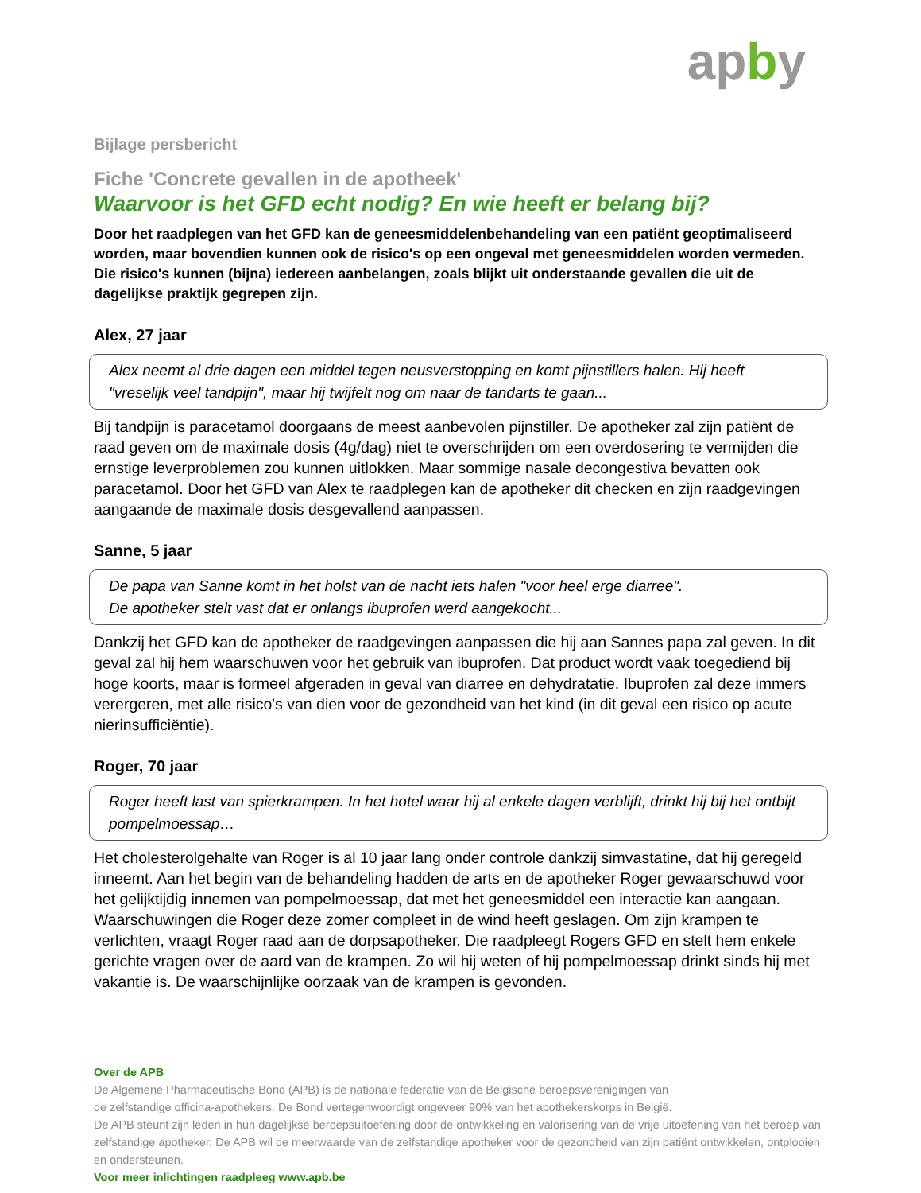apby
Bijlage persbericht
Fiche 'Concrete gevallen in de apotheek'
Waarvoor is het GFD echt nodig? En wie heeft er belang bij?
Door het raadplegen van het GFD kan de geneesmiddelenbehandeling van een patiënt geoptimaliseerd worden, maar bovendien kunnen ook de risico's op een ongeval met geneesmiddelen worden vermeden. Die risico's kunnen (bijna) iedereen aanbelangen, zoals blijkt uit onderstaande gevallen die uit de dagelijkse praktijk gegrepen zijn.
Alex, 27 jaar
Alex neemt al drie dagen een middel tegen neusverstopping en komt pijnstillers halen. Hij heeft "vreselijk veel tandpijn", maar hij twijfelt nog om naar de tandarts te gaan...
Bij tandpijn is paracetamol doorgaans de meest aanbevolen pijnstiller. De apotheker zal zijn patiënt de raad geven om de maximale dosis (4g/dag) niet te overschrijden om een overdosering te vermijden die ernstige leverproblemen zou kunnen uitlokken. Maar sommige nasale decongestiva bevatten ook paracetamol. Door het GFD van Alex te raadplegen kan de apotheker dit checken en zijn raadgevingen aangaande de maximale dosis desgevallend aanpassen.
Sanne, 5 jaar
De papa van Sanne komt in het holst van de nacht iets halen "voor heel erge diarree".
De apotheker stelt vast dat er onlangs ibuprofen werd aangekocht...
Dankzij het GFD kan de apotheker de raadgevingen aanpassen die hij aan Sannes papa zal geven. In dit geval zal hij hem waarschuwen voor het gebruik van ibuprofen. Dat product wordt vaak toegediend bij hoge koorts, maar is formeel afgeraden in geval van diarree en dehydratatie. Ibuprofen zal deze immers verergeren, met alle risico's van dien voor de gezondheid van het kind (in dit geval een risico op acute nierinsufficiëntie).
Roger, 70 jaar
Roger heeft last van spierkrampen. In het hotel waar hij al enkele dagen verblijft, drinkt hij bij het ontbijt pompelmoessap…
Het cholesterolgehalte van Roger is al 10 jaar lang onder controle dankzij simvastatine, dat hij geregeld inneemt. Aan het begin van de behandeling hadden de arts en de apotheker Roger gewaarschuwd voor het gelijktijdig innemen van pompelmoessap, dat met het geneesmiddel een interactie kan aangaan. Waarschuwingen die Roger deze zomer compleet in de wind heeft geslagen. Om zijn krampen te verlichten, vraagt Roger raad aan de dorpsapotheker. Die raadpleegt Rogers GFD en stelt hem enkele gerichte vragen over de aard van de krampen. Zo wil hij weten of hij pompelmoessap drinkt sinds hij met vakantie is. De waarschijnlijke oorzaak van de krampen is gevonden.
Over de APB
De Algemene Pharmaceutische Bond (APB) is de nationale federatie van de Belgische beroepsverenigingen van
de zelfstandige officina-apothekers. De Bond vertegenwoordigt ongeveer 90% van het apothekerskorps in België.
De APB steunt zijn leden in hun dagelijkse beroepsuitoefening door de ontwikkeling en valorisering van de vrije uitoefening van het beroep van zelfstandige apotheker. De APB wil de meerwaarde van de zelfstandige apotheker voor de gezondheid van zijn patiënt ontwikkelen, ontplooien en ondersteunen.
Voor meer inlichtingen raadpleeg www.apb.be